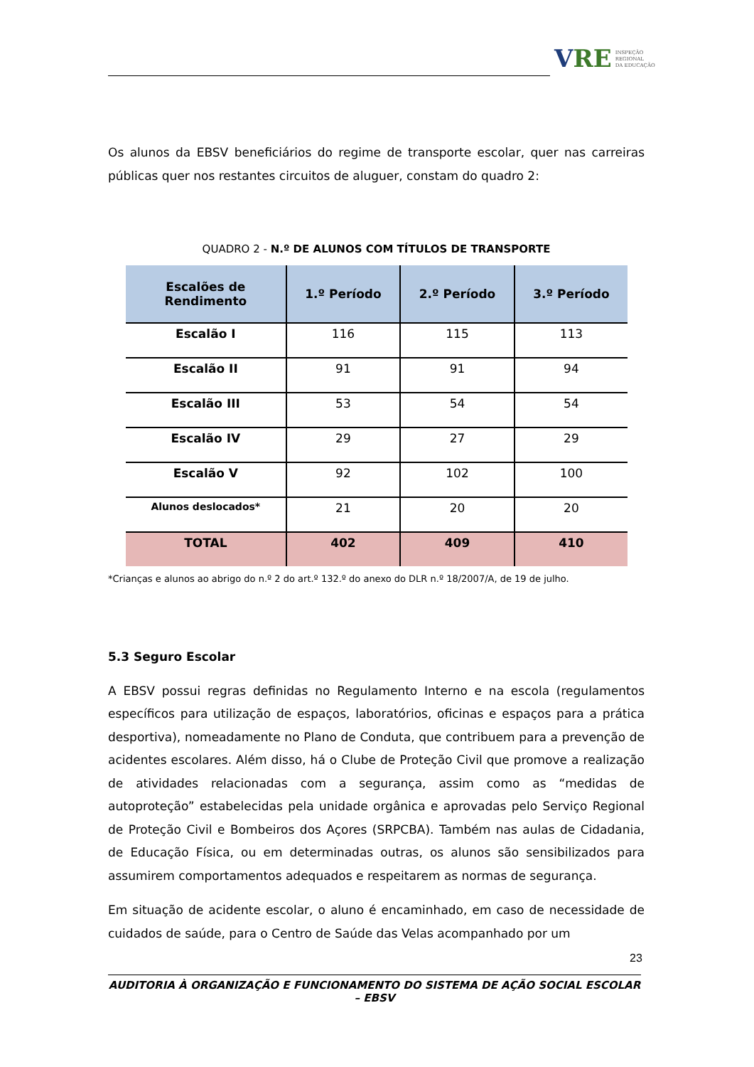VRE INSPEÇÃO
REGIONAL
DA EDUCAÇÃO
Os alunos da EBSV beneficiários do regime de transporte escolar, quer nas carreiras públicas quer nos restantes circuitos de aluguer, constam do quadro 2:
QUADRO 2 - N.º DE ALUNOS COM TÍTULOS DE TRANSPORTE
| Escalões de Rendimento | 1.º Período | 2.º Período | 3.º Período |
| --- | --- | --- | --- |
| Escalão I | 116 | 115 | 113 |
| Escalão II | 91 | 91 | 94 |
| Escalão III | 53 | 54 | 54 |
| Escalão IV | 29 | 27 | 29 |
| Escalão V | 92 | 102 | 100 |
| Alunos deslocados* | 21 | 20 | 20 |
| TOTAL | 402 | 409 | 410 |
*Crianças e alunos ao abrigo do n.º 2 do art.º 132.º do anexo do DLR n.º 18/2007/A, de 19 de julho.
5.3 Seguro Escolar
A EBSV possui regras definidas no Regulamento Interno e na escola (regulamentos específicos para utilização de espaços, laboratórios, oficinas e espaços para a prática desportiva), nomeadamente no Plano de Conduta, que contribuem para a prevenção de acidentes escolares. Além disso, há o Clube de Proteção Civil que promove a realização de atividades relacionadas com a segurança, assim como as “medidas de autoproteção” estabelecidas pela unidade orgânica e aprovadas pelo Serviço Regional de Proteção Civil e Bombeiros dos Açores (SRPCBA). Também nas aulas de Cidadania, de Educação Física, ou em determinadas outras, os alunos são sensibilizados para assumirem comportamentos adequados e respeitarem as normas de segurança.
Em situação de acidente escolar, o aluno é encaminhado, em caso de necessidade de cuidados de saúde, para o Centro de Saúde das Velas acompanhado por um
23
AUDITORIA À ORGANIZAÇÃO E FUNCIONAMENTO DO SISTEMA DE AÇÃO SOCIAL ESCOLAR – EBSV